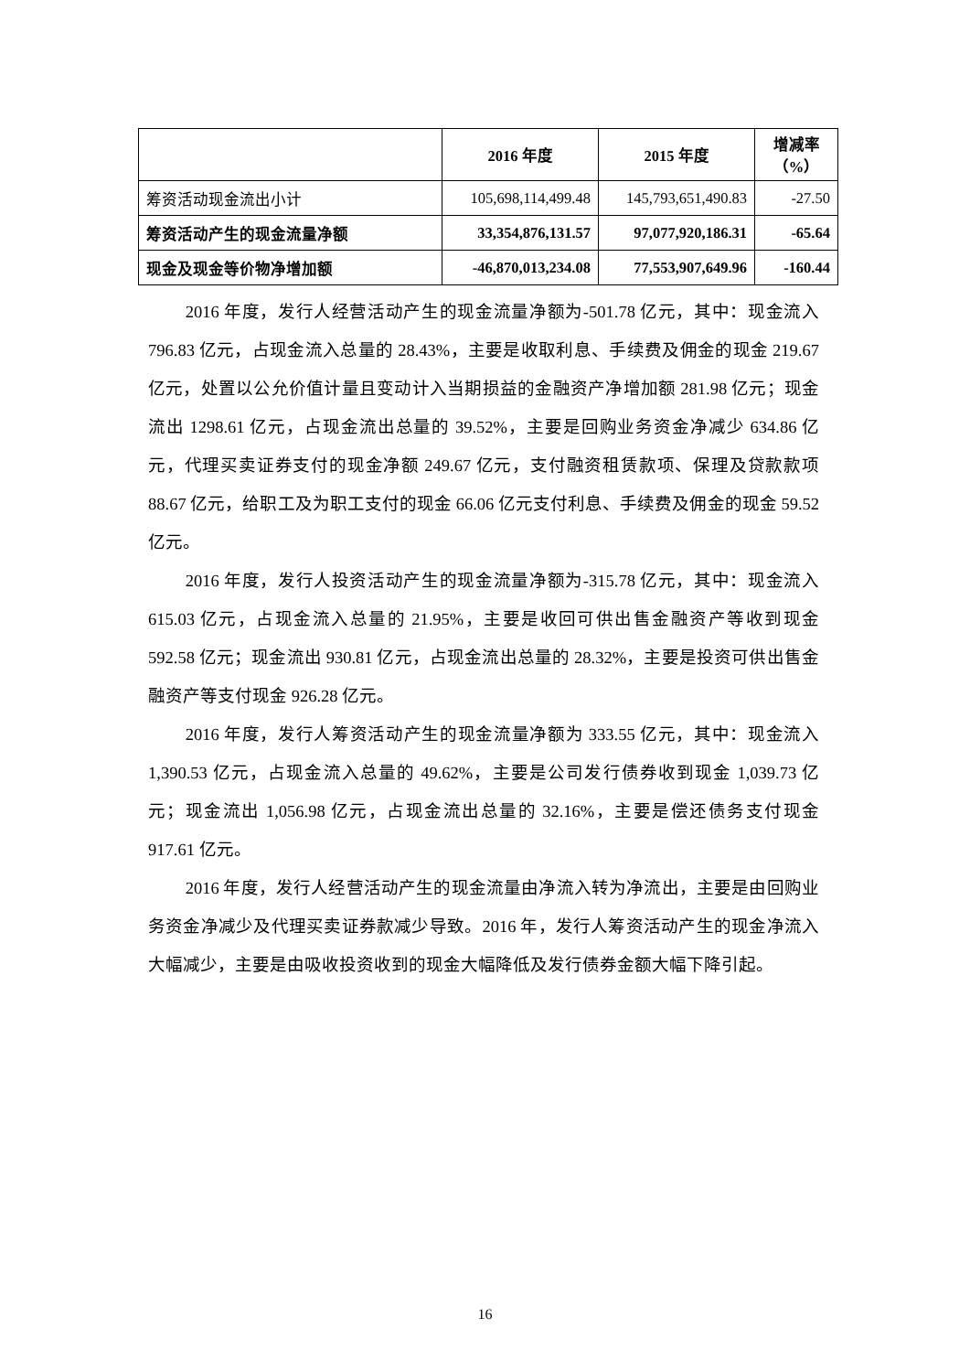| | 2016 年度 | 2015 年度 | 增减率（%） |
| --- | --- | --- | --- |
| 筹资活动现金流出小计 | 105,698,114,499.48 | 145,793,651,490.83 | -27.50 |
| 筹资活动产生的现金流量净额 | 33,354,876,131.57 | 97,077,920,186.31 | -65.64 |
| 现金及现金等价物净增加额 | -46,870,013,234.08 | 77,553,907,649.96 | -160.44 |
2016 年度，发行人经营活动产生的现金流量净额为-501.78 亿元，其中：现金流入 796.83 亿元，占现金流入总量的 28.43%，主要是收取利息、手续费及佣金的现金 219.67 亿元，处置以公允价值计量且变动计入当期损益的金融资产净增加额 281.98 亿元；现金流出 1298.61 亿元，占现金流出总量的 39.52%，主要是回购业务资金净减少 634.86 亿元，代理买卖证券支付的现金净额 249.67 亿元，支付融资租赁款项、保理及贷款款项 88.67 亿元，给职工及为职工支付的现金 66.06 亿元支付利息、手续费及佣金的现金 59.52 亿元。
2016 年度，发行人投资活动产生的现金流量净额为-315.78 亿元，其中：现金流入 615.03 亿元，占现金流入总量的 21.95%，主要是收回可供出售金融资产等收到现金 592.58 亿元；现金流出 930.81 亿元，占现金流出总量的 28.32%，主要是投资可供出售金融资产等支付现金 926.28 亿元。
2016 年度，发行人筹资活动产生的现金流量净额为 333.55 亿元，其中：现金流入 1,390.53 亿元，占现金流入总量的 49.62%，主要是公司发行债券收到现金 1,039.73 亿元；现金流出 1,056.98 亿元，占现金流出总量的 32.16%，主要是偿还债务支付现金 917.61 亿元。
2016 年度，发行人经营活动产生的现金流量由净流入转为净流出，主要是由回购业务资金净减少及代理买卖证券款减少导致。2016 年，发行人筹资活动产生的现金净流入大幅减少，主要是由吸收投资收到的现金大幅降低及发行债券金额大幅下降引起。
16